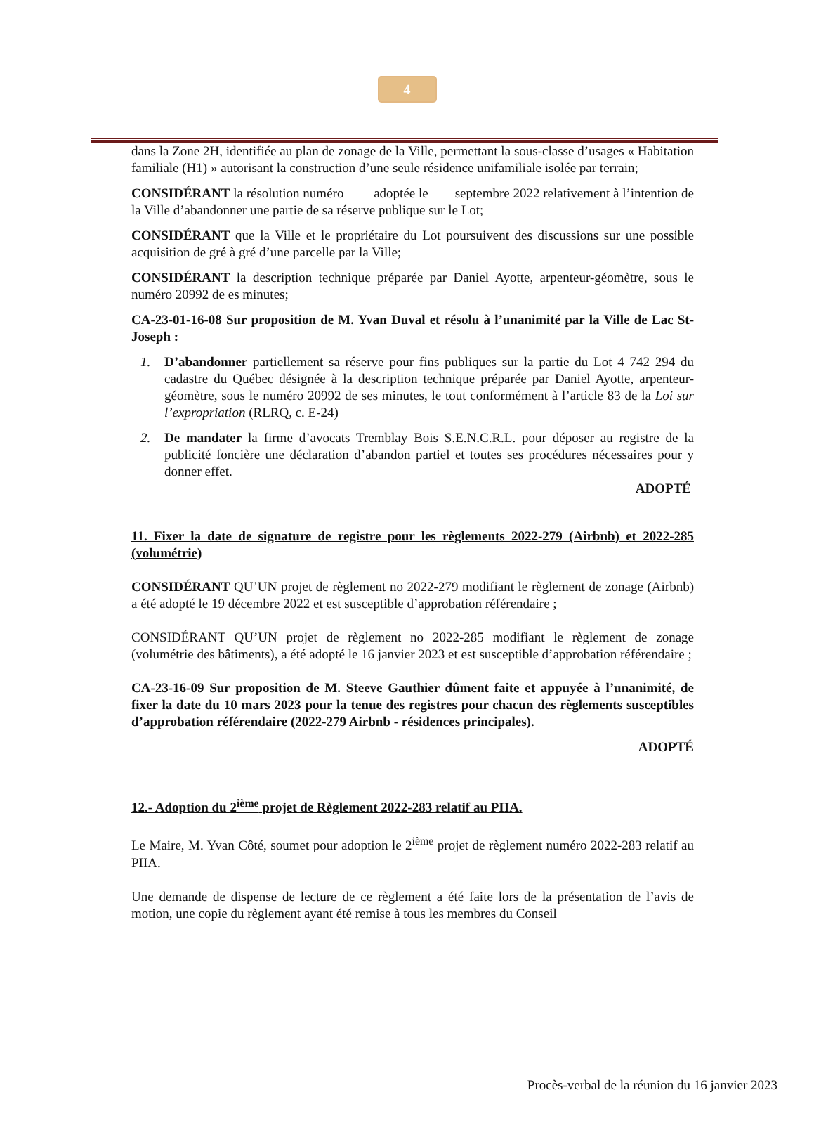4
dans la Zone 2H, identifiée au plan de zonage de la Ville, permettant la sous-classe d’usages « Habitation familiale (H1) » autorisant la construction d’une seule résidence unifamiliale isolée par terrain;
CONSIDÉRANT la résolution numéro adoptée le septembre 2022 relativement à l’intention de la Ville d’abandonner une partie de sa réserve publique sur le Lot;
CONSIDÉRANT que la Ville et le propriétaire du Lot poursuivent des discussions sur une possible acquisition de gré à gré d’une parcelle par la Ville;
CONSIDÉRANT la description technique préparée par Daniel Ayotte, arpenteur-géomètre, sous le numéro 20992 de es minutes;
CA-23-01-16-08 Sur proposition de M. Yvan Duval et résolu à l’unanimité par la Ville de Lac St-Joseph :
1. D’abandonner partiellement sa réserve pour fins publiques sur la partie du Lot 4 742 294 du cadastre du Québec désignée à la description technique préparée par Daniel Ayotte, arpenteur-géomètre, sous le numéro 20992 de ses minutes, le tout conformément à l’article 83 de la Loi sur l’expropriation (RLRQ, c. E-24)
2. De mandater la firme d’avocats Tremblay Bois S.E.N.C.R.L. pour déposer au registre de la publicité foncière une déclaration d’abandon partiel et toutes ses procédures nécessaires pour y donner effet.
ADOPTÉ
11. Fixer la date de signature de registre pour les règlements 2022-279 (Airbnb) et 2022-285 (volumétrie)
CONSIDÉRANT QU’UN projet de règlement no 2022-279 modifiant le règlement de zonage (Airbnb) a été adopté le 19 décembre 2022 et est susceptible d’approbation référendaire ;
CONSIDÉRANT QU’UN projet de règlement no 2022-285 modifiant le règlement de zonage (volumétrie des bâtiments), a été adopté le 16 janvier 2023 et est susceptible d’approbation référendaire ;
CA-23-16-09 Sur proposition de M. Steeve Gauthier dûment faite et appuyée à l’unanimité, de fixer la date du 10 mars 2023 pour la tenue des registres pour chacun des règlements susceptibles d’approbation référendaire (2022-279 Airbnb - résidences principales).
ADOPTÉ
12.- Adoption du 2<sup>ième</sup> projet de Règlement 2022-283 relatif au PIIA.
Le Maire, M. Yvan Côté, soumet pour adoption le 2<sup>ième</sup> projet de règlement numéro 2022-283 relatif au PIIA.
Une demande de dispense de lecture de ce règlement a été faite lors de la présentation de l’avis de motion, une copie du règlement ayant été remise à tous les membres du Conseil
Procès-verbal de la réunion du 16 janvier 2023